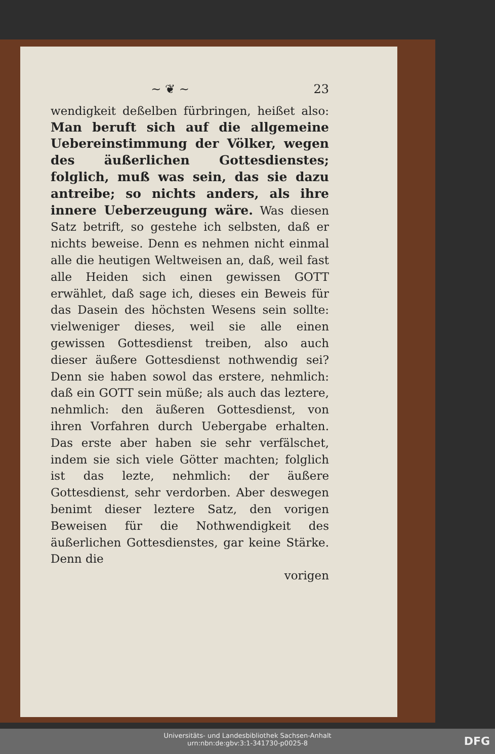~ ❦ ~ 23
wendigkeit deßelben fürbringen, heißet also: Man beruft sich auf die allgemeine Uebereinstimmung der Völker, wegen des äußerlichen Gottesdienstes; folglich, muß was sein, das sie dazu antreibe; so nichts anders, als ihre innere Ueberzeugung wäre. Was diesen Satz betrift, so gestehe ich selbsten, daß er nichts beweise. Denn es nehmen nicht einmal alle die heutigen Weltweisen an, daß, weil fast alle Heiden sich einen gewissen GOTT erwählet, daß sage ich, dieses ein Beweis für das Dasein des höchsten Wesens sein sollte: vielweniger dieses, weil sie alle einen gewissen Gottesdienst treiben, also auch dieser äußere Gottesdienst nothwendig sei? Denn sie haben sowol das erstere, nehmlich: daß ein GOTT sein müße; als auch das leztere, nehmlich: den äußeren Gottesdienst, von ihren Vorfahren durch Uebergabe erhalten. Das erste aber haben sie sehr verfälschet, indem sie sich viele Götter machten; folglich ist das lezte, nehmlich: der äußere Gottesdienst, sehr verdorben. Aber deswegen benimt dieser leztere Satz, den vorigen Beweisen für die Nothwendigkeit des äußerlichen Gottesdienstes, gar keine Stärke. Denn die
vorigen
Universitäts- und Landesbibliothek Sachsen-Anhalt
urn:nbn:de:gbv:3:1-341730-p0025-8
DFG